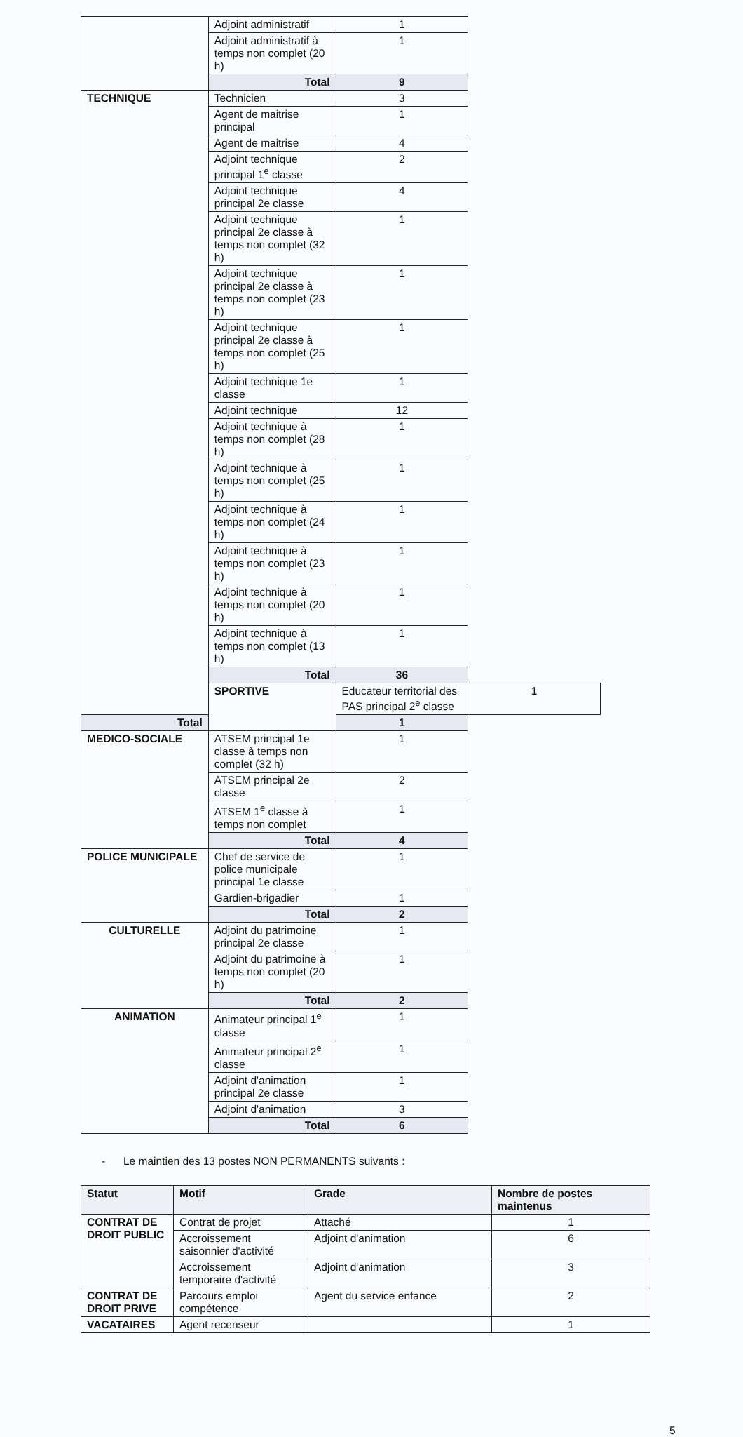| | Adjoint administratif | 1 | | |
| | Adjoint administratif à temps non complet (20 h) | 1 | | |
| | Total | 9 | | |
| TECHNIQUE | Technicien | 3 | | |
| | Agent de maitrise principal | 1 | | |
| | Agent de maitrise | 4 | | |
| | Adjoint technique principal 1<sup>e</sup> classe | 2 | | |
| | Adjoint technique principal 2e classe | 4 | | |
| | Adjoint technique principal 2e classe à temps non complet (32 h) | 1 | | |
| | Adjoint technique principal 2e classe à temps non complet (23 h) | 1 | | |
| | Adjoint technique principal 2e classe à temps non complet (25 h) | 1 | | |
| | Adjoint technique 1e classe | 1 | | |
| | Adjoint technique | 12 | | |
| | Adjoint technique à temps non complet (28 h) | 1 | | |
| | Adjoint technique à temps non complet (25 h) | 1 | | |
| | Adjoint technique à temps non complet (24 h) | 1 | | |
| | Adjoint technique à temps non complet (23 h) | 1 | | |
| | Adjoint technique à temps non complet (20 h) | 1 | | |
| | Adjoint technique à temps non complet (13 h) | 1 | | |
| | Total | 36 | | |
| | | SPORTIVE | Educateur territorial des PAS principal 2<sup>e</sup> classe | 1 |
| Total | 1 | | | |
| MEDICO-SOCIALE | ATSEM principal 1e classe à temps non complet (32 h) | 1 | | |
| | ATSEM principal 2e classe | 2 | | |
| | ATSEM 1<sup>e</sup> classe à temps non complet | 1 | | |
| | Total | 4 | | |
| POLICE MUNICIPALE | Chef de service de police municipale principal 1e classe | 1 | | |
| | Gardien-brigadier | 1 | | |
| | Total | 2 | | |
| CULTURELLE | Adjoint du patrimoine principal 2e classe | 1 | | |
| | Adjoint du patrimoine à temps non complet (20 h) | 1 | | |
| | Total | 2 | | |
| ANIMATION | Animateur principal 1<sup>e</sup> classe | 1 | | |
| | Animateur principal 2<sup>e</sup> classe | 1 | | |
| | Adjoint d'animation principal 2e classe | 1 | | |
| | Adjoint d'animation | 3 | | |
| | Total | 6 | | |
- Le maintien des 13 postes NON PERMANENTS suivants :
| Statut | Motif | Grade | Nombre de postes maintenus |
| --- | --- | --- | --- |
| CONTRAT DE DROIT PUBLIC | Contrat de projet | Attaché | 1 |
| | Accroissement saisonnier d'activité | Adjoint d'animation | 6 |
| | Accroissement temporaire d'activité | Adjoint d'animation | 3 |
| CONTRAT DE DROIT PRIVE | Parcours emploi compétence | Agent du service enfance | 2 |
| VACATAIRES | Agent recenseur | | 1 |
5